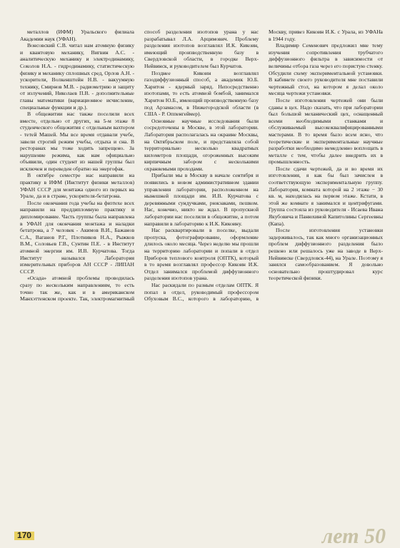металлов (ИФМ) Уральского филиала Академии наук (УФАН).
Вонсовский С.В. читал нам атомную физику и квантовую механику, Вигвин А.С. - аналитическую механику и электродинамику, Соколов Н.А. - гидродинамику, статистическую физику и механику сплошных сред, Орлов А.Н. - ускорители, Волкенштейн Н.В. - вакуумную технику, Смирнов М.В. - радиометрию и защиту от излучений, Николаев П.В. - дополнительные главы математики (вариационное исчисление, специальные функции и др.).
В общежитии нас также поселили всех вместе, отдельно от других, на 5-м этаже 8 студенческого общежития с отдельным вахтером - тетей Машей. Мы все время отдавали учебе, завели строгий режим учебы, отдыха и сна. В ресторанах мы тоже ходить запрещено. За нарушение режима, как нам официально объявили, один студент из нашей группы был исключен и переведен обратно на энергофак.
В октябре семестре нас направили на практику в ИФМ (Институт физики металлов) УФАН СССР для монтажа одного из первых на Урале, да и в стране, ускорителя-бетатрона.
После окончания года учебы на физтехе всех направили на преддипломную практику и дипломирование. Часть группы была направлена в УФАН для окончания монтажа и наладки бетатрона, а 7 человек - Акимов В.И., Бажанов С.А., Ваганов Р.Г., Плотников Н.А., Рыжков В.М., Соловьев Г.В., Сунтин П.Е. - в Институт атомной энергии им. И.В. Курчатова. Тогда Институт назывался Лаборатория измерительных приборов АН СССР - ЛИПАН СССР.
«Осада» атомной проблемы проводилась сразу по нескольким направлениям, то есть точно так же, как и в американском Манхэттенском проекте. Так, электромагнитный способ разделения изотопов урана у нас разрабатывал Л.А. Арцимович. Проблему разделения изотопов возглавлял И.К. Кикоин, имеющий производственную базу в Свердловской области, в городке Верх-Нейвинск, и руководителем был Курчатов.
Позднее Кикоин возглавлял газодиффузионный способ, а академик Ю.Б. Харитон - ядерный заряд. Непосредственно изотопами, то есть атомной бомбой, занимался Харитон Ю.Б., имеющий производственную базу под Арзамасом, в Нижегородской области (в США - Р. Оппенгеймер).
Основные научные исследования были сосредоточены в Москве, в этой лаборатории. Лаборатория располагалась на окраине Москвы, на Октябрьском поле, и представляла собой территориально несколько квадратных километров площади, огороженных высоким кирпичным забором с несколькими охраняемыми проходами.
Прибыли мы в Москву в начале сентября и появились в новом административном здании управления лаборатории, расположенном на нынешней площади им. И.В. Курчатова с деревянными сундучками, рюкзаками, пешком. Нас, конечно, никто не ждал. В пропускной лаборатории нас поселили в общежитие, а потом направили в лабораторию к И.К. Кикоину.
Нас расквартировали в поселке, выдали пропуска, фотографирование, оформление длилось около месяца. Через неделю мы прошли на территорию лаборатории и попали в отдел Приборов теплового контроля (ОПТК), который в то время возглавлял профессор Кикоин И.К. Отдел занимался проблемой диффузионного разделения изотопов урана.
Нас раскидали по разным отделам ОПТК. Я попал в отдел, руководимый профессором Обуховым В.С., которого в лабораторию, в Москву, привез Кикоин И.К. с Урала, из УФАНа в 1944 году.
Владимир Семенович предложил мне тему изучения сопротивления трубчатого диффузионного фильтра в зависимости от величины отбора газа через его пористую стенку. Обсудили схему экспериментальной установки. В кабинете своего руководителя мне поставили чертежный стол, на котором я делал около месяца чертежи установки.
После изготовления чертежей они были сданы в цех. Надо сказать, что при лаборатории был большой механический цех, оснащенный всеми необходимыми станками и обслуживаемый высококвалифицированными мастерами. В то время было всем ясно, что теоретические и экспериментальные научные разработки необходимо немедленно воплощать в металле с тем, чтобы далее внедрить их в промышленность.
После сдачи чертежей, да и во время их изготовления, я как бы был зачислен в соответствующую экспериментальную группу. Лаборатория, комната которой на 2 этаже − 30 кв. м, находилась на первом этаже. Кстати, в этой же комнате я занимался и центрифугами. Группа состояла из руководителя - Исаева Ивана Якубовича и Панюхиной Капитолины Сергеевны (Капа).
После изготовления установки задерживалось, так как много организационных проблем диффузионного разделения было решено или решалось уже на заводе в Верх-Нейвинске (Свердловск-44), на Урале. Поэтому я занялся самообразованием. Я довольно основательно проштудировал курс теоретической физики.
170 лет 50